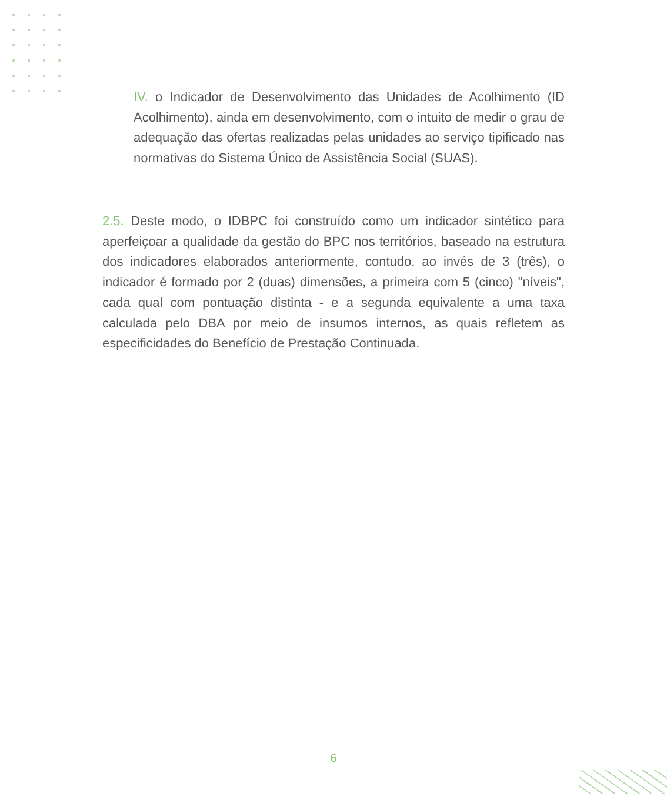IV. o Indicador de Desenvolvimento das Unidades de Acolhimento (ID Acolhimento), ainda em desenvolvimento, com o intuito de medir o grau de adequação das ofertas realizadas pelas unidades ao serviço tipificado nas normativas do Sistema Único de Assistência Social (SUAS).
2.5. Deste modo, o IDBPC foi construído como um indicador sintético para aperfeiçoar a qualidade da gestão do BPC nos territórios, baseado na estrutura dos indicadores elaborados anteriormente, contudo, ao invés de 3 (três), o indicador é formado por 2 (duas) dimensões, a primeira com 5 (cinco) "níveis", cada qual com pontuação distinta - e a segunda equivalente a uma taxa calculada pelo DBA por meio de insumos internos, as quais refletem as especificidades do Benefício de Prestação Continuada.
6